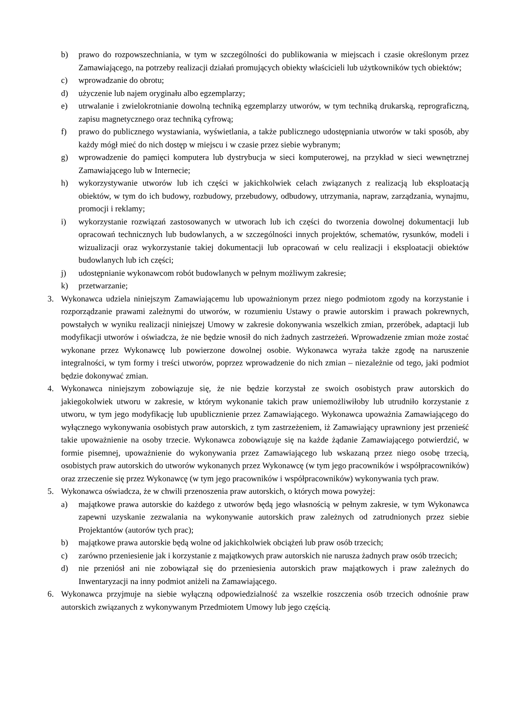b) prawo do rozpowszechniania, w tym w szczególności do publikowania w miejscach i czasie określonym przez Zamawiającego, na potrzeby realizacji działań promujących obiekty właścicieli lub użytkowników tych obiektów;
c) wprowadzanie do obrotu;
d) użyczenie lub najem oryginału albo egzemplarzy;
e) utrwalanie i zwielokrotnianie dowolną techniką egzemplarzy utworów, w tym techniką drukarską, reprograficzną, zapisu magnetycznego oraz techniką cyfrową;
f) prawo do publicznego wystawiania, wyświetlania, a także publicznego udostępniania utworów w taki sposób, aby każdy mógł mieć do nich dostęp w miejscu i w czasie przez siebie wybranym;
g) wprowadzenie do pamięci komputera lub dystrybucja w sieci komputerowej, na przykład w sieci wewnętrznej Zamawiającego lub w Internecie;
h) wykorzystywanie utworów lub ich części w jakichkolwiek celach związanych z realizacją lub eksploatacją obiektów, w tym do ich budowy, rozbudowy, przebudowy, odbudowy, utrzymania, napraw, zarządzania, wynajmu, promocji i reklamy;
i) wykorzystanie rozwiązań zastosowanych w utworach lub ich części do tworzenia dowolnej dokumentacji lub opracowań technicznych lub budowlanych, a w szczególności innych projektów, schematów, rysunków, modeli i wizualizacji oraz wykorzystanie takiej dokumentacji lub opracowań w celu realizacji i eksploatacji obiektów budowlanych lub ich części;
j) udostępnianie wykonawcom robót budowlanych w pełnym możliwym zakresie;
k) przetwarzanie;
3. Wykonawca udziela niniejszym Zamawiającemu lub upoważnionym przez niego podmiotom zgody na korzystanie i rozporządzanie prawami zależnymi do utworów, w rozumieniu Ustawy o prawie autorskim i prawach pokrewnych, powstałych w wyniku realizacji niniejszej Umowy w zakresie dokonywania wszelkich zmian, przeróbek, adaptacji lub modyfikacji utworów i oświadcza, że nie będzie wnosił do nich żadnych zastrzeżeń. Wprowadzenie zmian może zostać wykonane przez Wykonawcę lub powierzone dowolnej osobie. Wykonawca wyraża także zgodę na naruszenie integralności, w tym formy i treści utworów, poprzez wprowadzenie do nich zmian – niezależnie od tego, jaki podmiot będzie dokonywać zmian.
4. Wykonawca niniejszym zobowiązuje się, że nie będzie korzystał ze swoich osobistych praw autorskich do jakiegokolwiek utworu w zakresie, w którym wykonanie takich praw uniemożliwiłoby lub utrudniło korzystanie z utworu, w tym jego modyfikację lub upublicznienie przez Zamawiającego. Wykonawca upoważnia Zamawiającego do wyłącznego wykonywania osobistych praw autorskich, z tym zastrzeżeniem, iż Zamawiający uprawniony jest przenieść takie upoważnienie na osoby trzecie. Wykonawca zobowiązuje się na każde żądanie Zamawiającego potwierdzić, w formie pisemnej, upoważnienie do wykonywania przez Zamawiającego lub wskazaną przez niego osobę trzecią, osobistych praw autorskich do utworów wykonanych przez Wykonawcę (w tym jego pracowników i współpracowników) oraz zrzeczenie się przez Wykonawcę (w tym jego pracowników i współpracowników) wykonywania tych praw.
5. Wykonawca oświadcza, że w chwili przenoszenia praw autorskich, o których mowa powyżej:
a) majątkowe prawa autorskie do każdego z utworów będą jego własnością w pełnym zakresie, w tym Wykonawca zapewni uzyskanie zezwalania na wykonywanie autorskich praw zależnych od zatrudnionych przez siebie Projektantów (autorów tych prac);
b) majątkowe prawa autorskie będą wolne od jakichkolwiek obciążeń lub praw osób trzecich;
c) zarówno przeniesienie jak i korzystanie z majątkowych praw autorskich nie narusza żadnych praw osób trzecich;
d) nie przeniósł ani nie zobowiązał się do przeniesienia autorskich praw majątkowych i praw zależnych do Inwentaryzacji na inny podmiot aniżeli na Zamawiającego.
6. Wykonawca przyjmuje na siebie wyłączną odpowiedzialność za wszelkie roszczenia osób trzecich odnośnie praw autorskich związanych z wykonywanym Przedmiotem Umowy lub jego częścią.